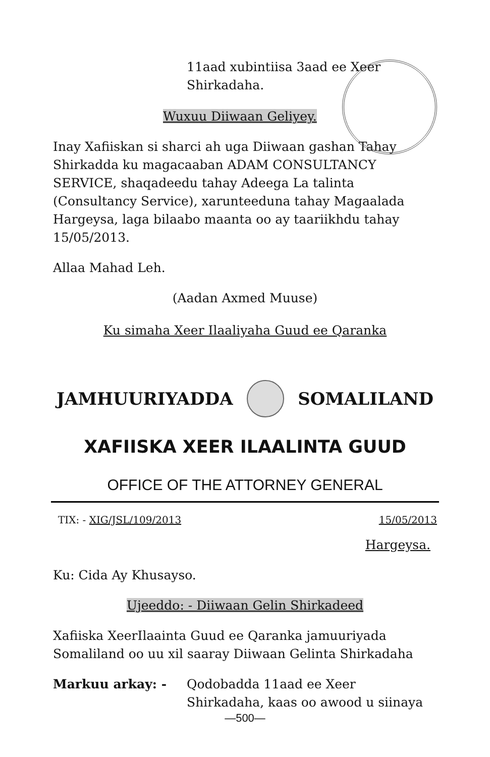11aad xubintiisa 3aad ee Xeer
Shirkadaha.
Wuxuu Diiwaan Geliyey.
Inay Xafiiskan si sharci ah uga Diiwaan gashan Tahay Shirkadda ku magacaaban ADAM CONSULTANCY SERVICE, shaqadeedu tahay Adeega La talinta (Consultancy Service), xarunteeduna tahay Magaalada Hargeysa, laga bilaabo maanta oo ay taariikhdu tahay 15/05/2013.
Allaa Mahad Leh.
(Aadan Axmed Muuse)
Ku simaha Xeer Ilaaliyaha Guud ee Qaranka
JAMHUURIYADDA SOMALILAND
XAFIISKA XEER ILAALINTA GUUD
OFFICE OF THE ATTORNEY GENERAL
TIX: - XIG/JSL/109/2013 15/05/2013
Hargeysa.
Ku: Cida Ay Khusayso.
Ujeeddo: - Diiwaan Gelin Shirkadeed
Xafiiska XeerIlaainta Guud ee Qaranka jamuuriyada Somaliland oo uu xil saaray Diiwaan Gelinta Shirkadaha
Markuu arkay: - Qodobadda 11aad ee Xeer
Shirkadaha, kaas oo awood u siinaya
—500—